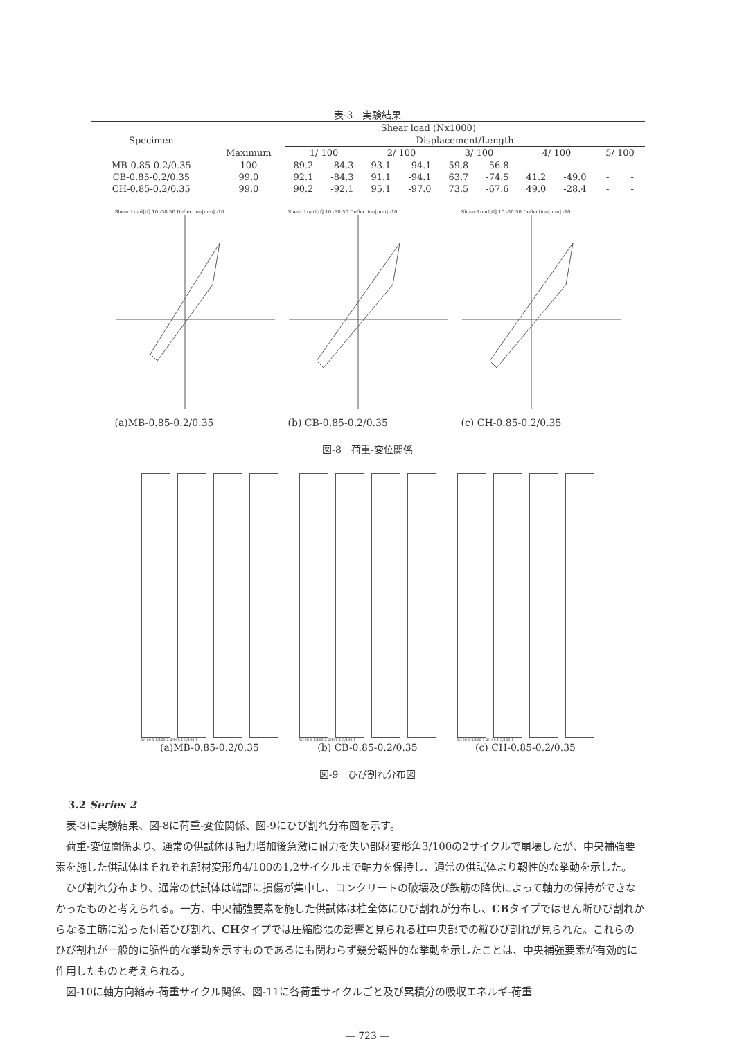表-3　実験結果
| Specimen | Shear load (Nx1000) | | | | | | | | | | |
| --- | --- | --- | --- | --- | --- | --- | --- | --- | --- | --- | --- |
| | Maximum | Displacement/Length | | | | | | | | | |
| | | 1/ 100 | | 2/ 100 | | 3/ 100 | | 4/ 100 | | 5/ 100 | |
| MB-0.85-0.2/0.35 | 100 | 89.2 | -84.3 | 93.1 | -94.1 | 59.8 | -56.8 | - | - | - | - |
| CB-0.85-0.2/0.35 | 99.0 | 92.1 | -84.3 | 91.1 | -94.1 | 63.7 | -74.5 | 41.2 | -49.0 | - | - |
| CH-0.85-0.2/0.35 | 99.0 | 90.2 | -92.1 | 95.1 | -97.0 | 73.5 | -67.6 | 49.0 | -28.4 | - | - |
Shear Load[tf] 10 -50 50 Deflection[mm] -10
(a)MB-0.85-0.2/0.35
Shear Load[tf] 10 -50 50 Deflection[mm] -10
(b) CB-0.85-0.2/0.35
Shear Load[tf] 10 -50 50 Deflection[mm] -10
(c) CH-0.85-0.2/0.35
図-8　荷重-変位関係
1/100-1 1/100-2 2/100-1 3/100-1
(a)MB-0.85-0.2/0.35
1/100-1 1/100-2 2/100-1 3/100-1
(b) CB-0.85-0.2/0.35
1/100-1 2/100-1 2/100-1 3/100-1
(c) CH-0.85-0.2/0.35
図-9　ひび割れ分布図
3.2 Series 2
　表-3に実験結果、図-8に荷重-変位関係、図-9にひび割れ分布図を示す。
　荷重-変位関係より、通常の供試体は軸力増加後急激に耐力を失い部材変形角3/100の2サイクルで崩壊したが、中央補強要素を施した供試体はそれぞれ部材変形角4/100の1,2サイクルまで軸力を保持し、通常の供試体より靭性的な挙動を示した。
　ひび割れ分布より、通常の供試体は端部に損傷が集中し、コンクリートの破壊及び鉄筋の降伏によって軸力の保持ができなかったものと考えられる。一方、中央補強要素を施した供試体は柱全体にひび割れが分布し、CBタイプではせん断ひび割れからなる主筋に沿った付着ひび割れ、CHタイプでは圧縮膨張の影響と見られる柱中央部での縦ひび割れが見られた。これらのひび割れが一般的に脆性的な挙動を示すものであるにも関わらず幾分靭性的な挙動を示したことは、中央補強要素が有効的に作用したものと考えられる。
　図-10に軸方向縮み-荷重サイクル関係、図-11に各荷重サイクルごと及び累積分の吸収エネルギ-荷重
— 723 —